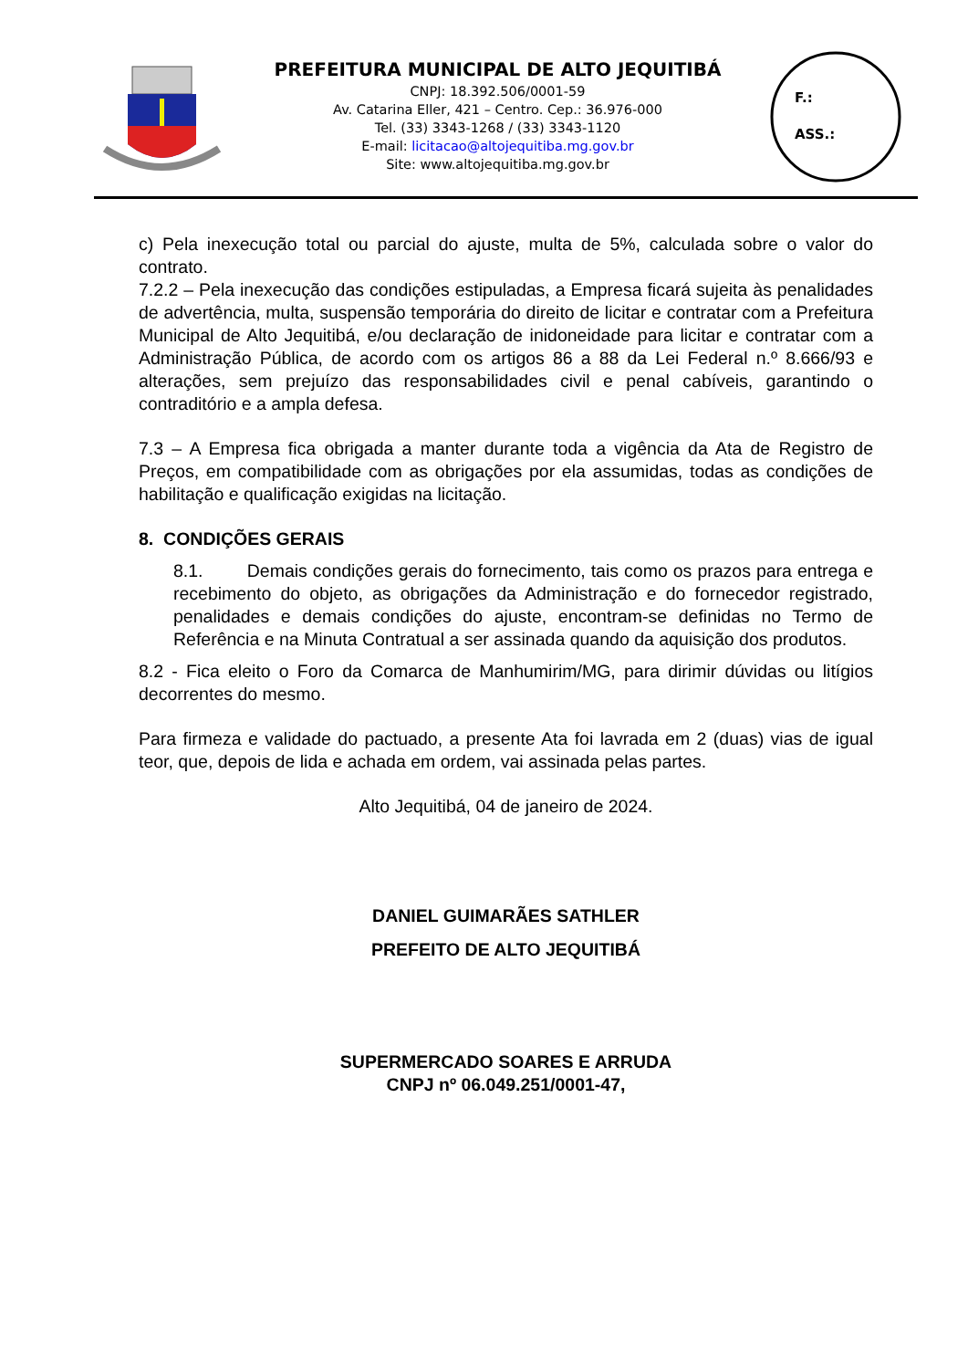PREFEITURA MUNICIPAL DE ALTO JEQUITIBÁ
CNPJ: 18.392.506/0001-59
Av. Catarina Eller, 421 – Centro. Cep.: 36.976-000
Tel. (33) 3343-1268 / (33) 3343-1120
E-mail: licitacao@altojequitiba.mg.gov.br
Site: www.altojequitiba.mg.gov.br
F.:
ASS.:
c) Pela inexecução total ou parcial do ajuste, multa de 5%, calculada sobre o valor do contrato.
7.2.2 – Pela inexecução das condições estipuladas, a Empresa ficará sujeita às penalidades de advertência, multa, suspensão temporária do direito de licitar e contratar com a Prefeitura Municipal de Alto Jequitibá, e/ou declaração de inidoneidade para licitar e contratar com a Administração Pública, de acordo com os artigos 86 a 88 da Lei Federal n.º 8.666/93 e alterações, sem prejuízo das responsabilidades civil e penal cabíveis, garantindo o contraditório e a ampla defesa.
7.3 – A Empresa fica obrigada a manter durante toda a vigência da Ata de Registro de Preços, em compatibilidade com as obrigações por ela assumidas, todas as condições de habilitação e qualificação exigidas na licitação.
8. CONDIÇÕES GERAIS
8.1. Demais condições gerais do fornecimento, tais como os prazos para entrega e recebimento do objeto, as obrigações da Administração e do fornecedor registrado, penalidades e demais condições do ajuste, encontram-se definidas no Termo de Referência e na Minuta Contratual a ser assinada quando da aquisição dos produtos.
8.2 - Fica eleito o Foro da Comarca de Manhumirim/MG, para dirimir dúvidas ou litígios decorrentes do mesmo.
Para firmeza e validade do pactuado, a presente Ata foi lavrada em 2 (duas) vias de igual teor, que, depois de lida e achada em ordem, vai assinada pelas partes.
Alto Jequitibá, 04 de janeiro de 2024.
DANIEL GUIMARÃES SATHLER
PREFEITO DE ALTO JEQUITIBÁ
SUPERMERCADO SOARES E ARRUDA
CNPJ nº 06.049.251/0001-47,